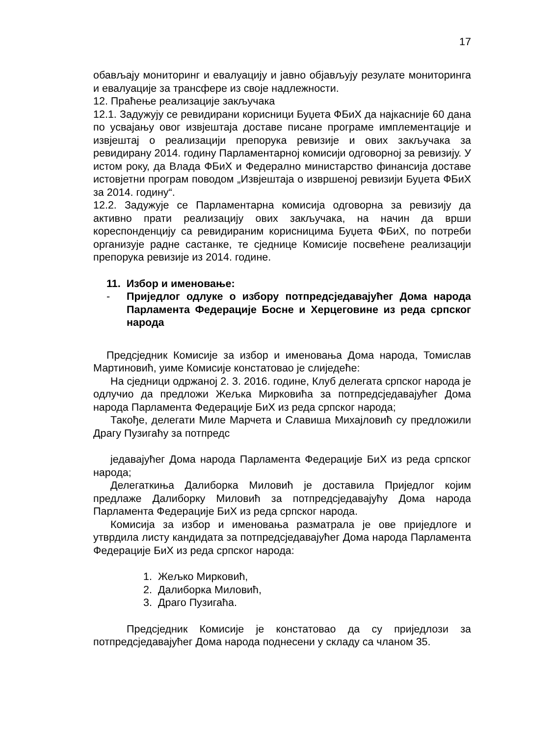17
обављају мониторинг и евалуацију и јавно објављују резулате мониторинга и евалуације за трансфере из своје надлежности.
12. Праћење реализације закључака
12.1. Задужују се ревидирани корисници Буџета ФБиХ да најкасније 60 дана по усвајању овог извјештаја доставе писане програме имплементације и извјештај о реализацији препорука ревизије и ових закључака за ревидирану 2014. годину Парламентарној комисији одговорној за ревизију. У истом року, да Влада ФБиХ и Федерално министарство финансија доставе истовјетни програм поводом „Извјештаја о извршеној ревизији Буџета ФБиХ за 2014. годину“.
12.2. Задужује се Парламентарна комисија одговорна за ревизију да активно прати реализацију ових закључака, на начин да врши кореспонденцију са ревидираним корисницима Буџета ФБиХ, по потреби организује радне састанке, те сједнице Комисије посвећене реализацији препорука ревизије из 2014. године.
11. Избор и именовање:
- Приједлог одлуке о избору потпредсједавајућег Дома народа Парламента Федерације Босне и Херцеговине из реда српског народа
Предсједник Комисије за избор и именовања Дома народа, Томислав Мартиновић, уиме Комисије констатовао је слиједеће:
На сједници одржаној 2. 3. 2016. године, Клуб делегата српског народа је одлучио да предложи Жељка Мирковића за потпредсједавајућег Дома народа Парламента Федерације БиХ из реда српског народа;
Такође, делегати Миле Марчета и Славиша Михајловић су предложили Драгу Пузигаћу за потпредс
једавајућег Дома народа Парламента Федерације БиХ из реда српског народа;
Делегаткиња Далиборка Миловић је доставила Приједлог којим предлаже Далиборку Миловић за потпредсједавајућу Дома народа Парламента Федерације БиХ из реда српског народа.
Комисија за избор и именовања разматрала је ове приједлоге и утврдила листу кандидата за потпредсједавајућег Дома народа Парламента Федерације БиХ из реда српског народа:
1. Жељко Мирковић,
2. Далиборка Миловић,
3. Драго Пузигаћа.
Предсједник Комисије је констатовао да су приједлози за потпредсједавајућег Дома народа поднесени у складу са чланом 35.